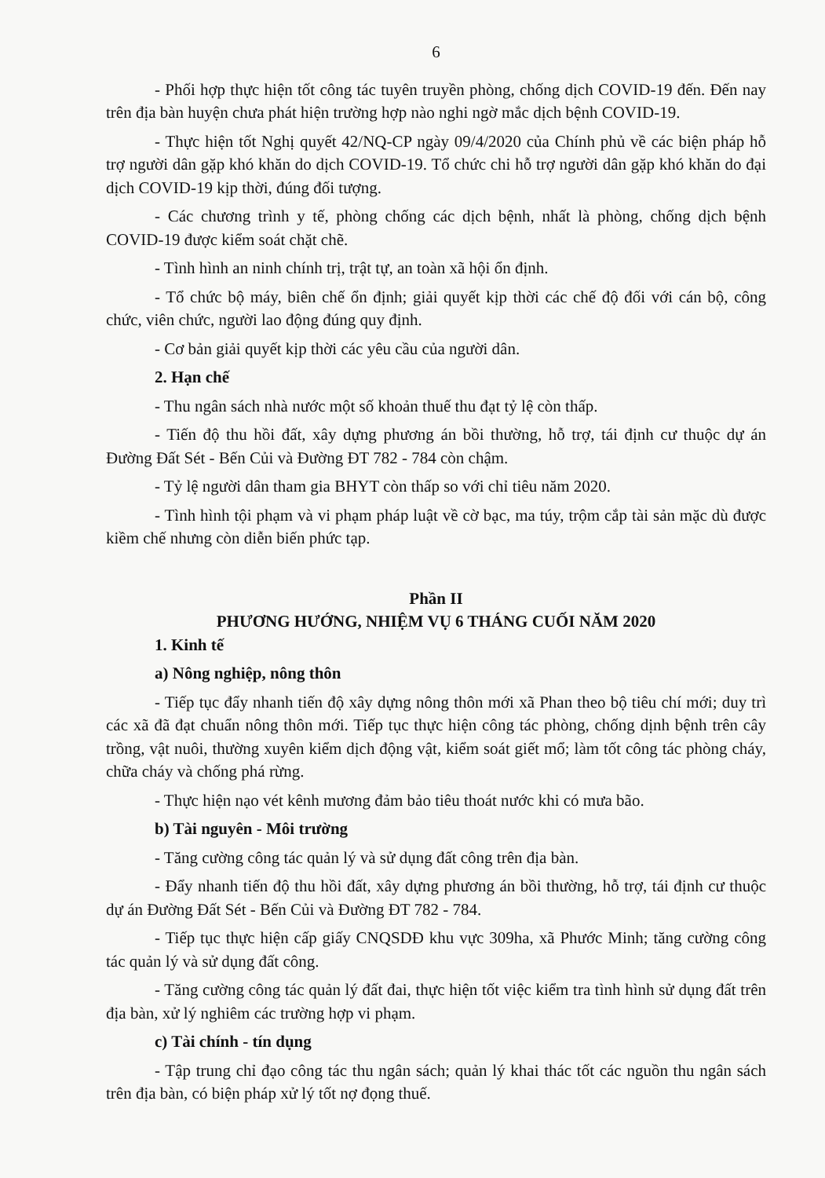6
- Phối hợp thực hiện tốt công tác tuyên truyền phòng, chống dịch COVID-19 đến. Đến nay trên địa bàn huyện chưa phát hiện trường hợp nào nghi ngờ mắc dịch bệnh COVID-19.
- Thực hiện tốt Nghị quyết 42/NQ-CP ngày 09/4/2020 của Chính phủ về các biện pháp hỗ trợ người dân gặp khó khăn do dịch COVID-19. Tổ chức chi hỗ trợ người dân gặp khó khăn do đại dịch COVID-19 kịp thời, đúng đối tượng.
- Các chương trình y tế, phòng chống các dịch bệnh, nhất là phòng, chống dịch bệnh COVID-19 được kiểm soát chặt chẽ.
- Tình hình an ninh chính trị, trật tự, an toàn xã hội ổn định.
- Tổ chức bộ máy, biên chế ổn định; giải quyết kịp thời các chế độ đối với cán bộ, công chức, viên chức, người lao động đúng quy định.
- Cơ bản giải quyết kịp thời các yêu cầu của người dân.
2. Hạn chế
- Thu ngân sách nhà nước một số khoản thuế thu đạt tỷ lệ còn thấp.
- Tiến độ thu hồi đất, xây dựng phương án bồi thường, hỗ trợ, tái định cư thuộc dự án Đường Đất Sét - Bến Củi và Đường ĐT 782 - 784 còn chậm.
- Tỷ lệ người dân tham gia BHYT còn thấp so với chỉ tiêu năm 2020.
- Tình hình tội phạm và vi phạm pháp luật về cờ bạc, ma túy, trộm cắp tài sản mặc dù được kiềm chế nhưng còn diễn biến phức tạp.
Phần II
PHƯƠNG HƯỚNG, NHIỆM VỤ 6 THÁNG CUỐI NĂM 2020
1. Kinh tế
a) Nông nghiệp, nông thôn
- Tiếp tục đẩy nhanh tiến độ xây dựng nông thôn mới xã Phan theo bộ tiêu chí mới; duy trì các xã đã đạt chuẩn nông thôn mới. Tiếp tục thực hiện công tác phòng, chống dịnh bệnh trên cây trồng, vật nuôi, thường xuyên kiểm dịch động vật, kiểm soát giết mổ; làm tốt công tác phòng cháy, chữa cháy và chống phá rừng.
- Thực hiện nạo vét kênh mương đảm bảo tiêu thoát nước khi có mưa bão.
b) Tài nguyên - Môi trường
- Tăng cường công tác quản lý và sử dụng đất công trên địa bàn.
- Đẩy nhanh tiến độ thu hồi đất, xây dựng phương án bồi thường, hỗ trợ, tái định cư thuộc dự án Đường Đất Sét - Bến Củi và Đường ĐT 782 - 784.
- Tiếp tục thực hiện cấp giấy CNQSDĐ khu vực 309ha, xã Phước Minh; tăng cường công tác quản lý và sử dụng đất công.
- Tăng cường công tác quản lý đất đai, thực hiện tốt việc kiểm tra tình hình sử dụng đất trên địa bàn, xử lý nghiêm các trường hợp vi phạm.
c) Tài chính - tín dụng
- Tập trung chỉ đạo công tác thu ngân sách; quản lý khai thác tốt các nguồn thu ngân sách trên địa bàn, có biện pháp xử lý tốt nợ đọng thuế.